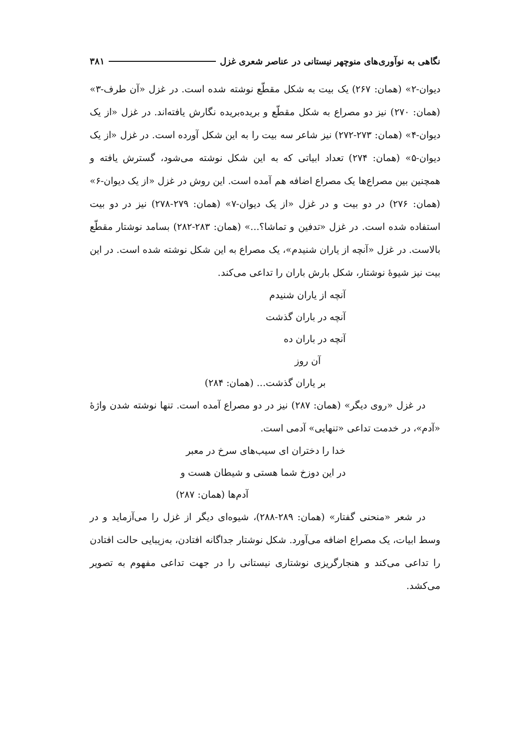نگاهی به نوآوری‌های منوچهر نیستانی در عناصر شعری غزل ۳۸۱
دیوان-۲» (همان: ۲۶۷) یک بیت به شکل مقطّع نوشته شده است. در غزل «آن طرف-۳» (همان: ۲۷۰) نیز دو مصراع به شکل مقطّع و بریده‌بریده نگارش یافته‌اند. در غزل «از یک دیوان-۴» (همان: ۲۷۳-۲۷۲) نیز شاعر سه بیت را به این شکل آورده است. در غزل «از یک دیوان-۵» (همان: ۲۷۴) تعداد ابیاتی که به این شکل نوشته می‌شود، گسترش یافته و همچنین بین مصراع‌ها یک مصراع اضافه هم آمده است. این روش در غزل «از یک دیوان-۶» (همان: ۲۷۶) در دو بیت و در غزل «از یک دیوان-۷» (همان: ۲۷۹-۲۷۸) نیز در دو بیت استفاده شده است. در غزل «تدفین و تماشا؟...» (همان: ۲۸۳-۲۸۲) بسامد نوشتار مقطّع بالاست. در غزل «آنچه از یاران شنیدم»، یک مصراع به این شکل نوشته شده است. در این بیت نیز شیوهٔ نوشتار، شکل بارش باران را تداعی می‌کند.
آنچه از یاران شنیدم
آنچه در باران گذشت
آنچه در باران ده
آن روز
بر یاران گذشت... (همان: ۲۸۴)
در غزل «روی دیگر» (همان: ۲۸۷) نیز در دو مصراع آمده است. تنها نوشته شدن واژهٔ «آدم»، در خدمت تداعی «تنهایی» آدمی است.
خدا را دختران ای سیب‌های سرخ در معبر
در این دوزخ شما هستی و شیطان هست و
آدم‌ها (همان: ۲۸۷)
در شعر «منحنی گفتار» (همان: ۲۸۹-۲۸۸)، شیوه‌ای دیگر از غزل را می‌آزماید و در وسط ابیات، یک مصراع اضافه می‌آورد. شکل نوشتار جداگانه افتادن، به‌زیبایی حالت افتادن را تداعی می‌کند و هنجارگریزی نوشتاری نیستانی را در جهت تداعی مفهوم به تصویر می‌کشد.